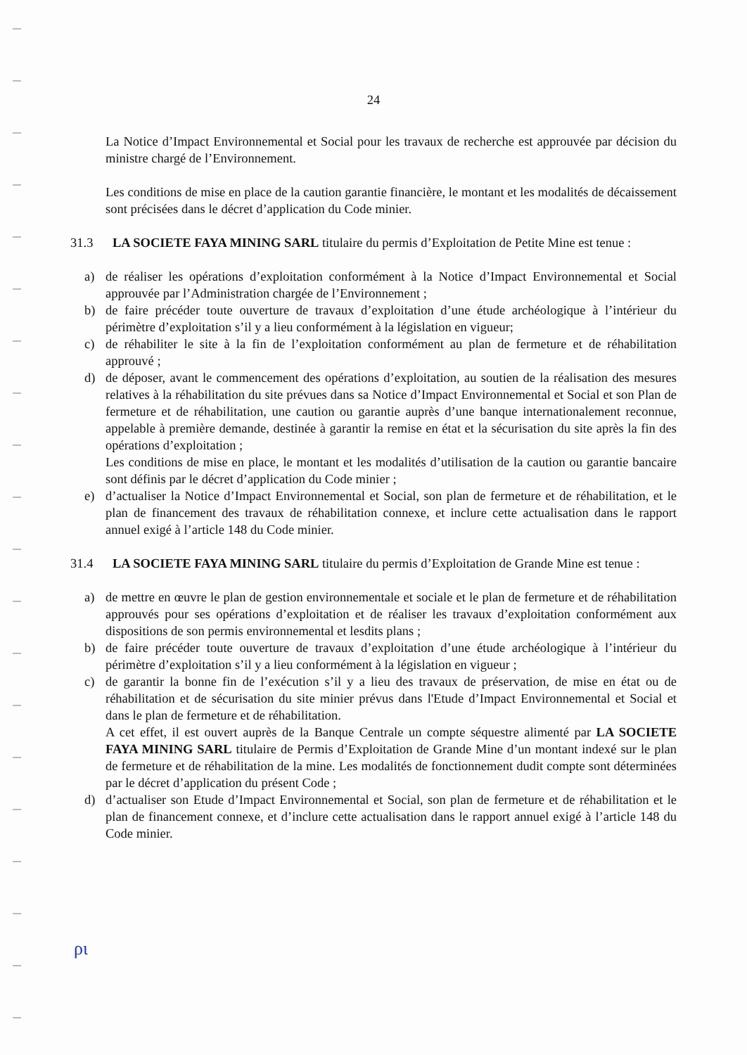24
La Notice d’Impact Environnemental et Social pour les travaux de recherche est approuvée par décision du ministre chargé de l’Environnement.
Les conditions de mise en place de la caution garantie financière, le montant et les modalités de décaissement sont précisées dans le décret d’application du Code minier.
31.3 LA SOCIETE FAYA MINING SARL titulaire du permis d’Exploitation de Petite Mine est tenue :
a) de réaliser les opérations d’exploitation conformément à la Notice d’Impact Environnemental et Social approuvée par l’Administration chargée de l’Environnement ;
b) de faire précéder toute ouverture de travaux d’exploitation d’une étude archéologique à l’intérieur du périmètre d’exploitation s’il y a lieu conformément à la législation en vigueur;
c) de réhabiliter le site à la fin de l’exploitation conformément au plan de fermeture et de réhabilitation approuvé ;
d) de déposer, avant le commencement des opérations d’exploitation, au soutien de la réalisation des mesures relatives à la réhabilitation du site prévues dans sa Notice d’Impact Environnemental et Social et son Plan de fermeture et de réhabilitation, une caution ou garantie auprès d’une banque internationalement reconnue, appelable à première demande, destinée à garantir la remise en état et la sécurisation du site après la fin des opérations d’exploitation ;
Les conditions de mise en place, le montant et les modalités d’utilisation de la caution ou garantie bancaire sont définis par le décret d’application du Code minier ;
e) d’actualiser la Notice d’Impact Environnemental et Social, son plan de fermeture et de réhabilitation, et le plan de financement des travaux de réhabilitation connexe, et inclure cette actualisation dans le rapport annuel exigé à l’article 148 du Code minier.
31.4 LA SOCIETE FAYA MINING SARL titulaire du permis d’Exploitation de Grande Mine est tenue :
a) de mettre en œuvre le plan de gestion environnementale et sociale et le plan de fermeture et de réhabilitation approuvés pour ses opérations d’exploitation et de réaliser les travaux d’exploitation conformément aux dispositions de son permis environnemental et lesdits plans ;
b) de faire précéder toute ouverture de travaux d’exploitation d’une étude archéologique à l’intérieur du périmètre d’exploitation s’il y a lieu conformément à la législation en vigueur ;
c) de garantir la bonne fin de l’exécution s’il y a lieu des travaux de préservation, de mise en état ou de réhabilitation et de sécurisation du site minier prévus dans l'Etude d’Impact Environnemental et Social et dans le plan de fermeture et de réhabilitation.
A cet effet, il est ouvert auprès de la Banque Centrale un compte séquestre alimenté par LA SOCIETE FAYA MINING SARL titulaire de Permis d’Exploitation de Grande Mine d’un montant indexé sur le plan de fermeture et de réhabilitation de la mine. Les modalités de fonctionnement dudit compte sont déterminées par le décret d’application du présent Code ;
d) d’actualiser son Etude d’Impact Environnemental et Social, son plan de fermeture et de réhabilitation et le plan de financement connexe, et d’inclure cette actualisation dans le rapport annuel exigé à l’article 148 du Code minier.
ρι